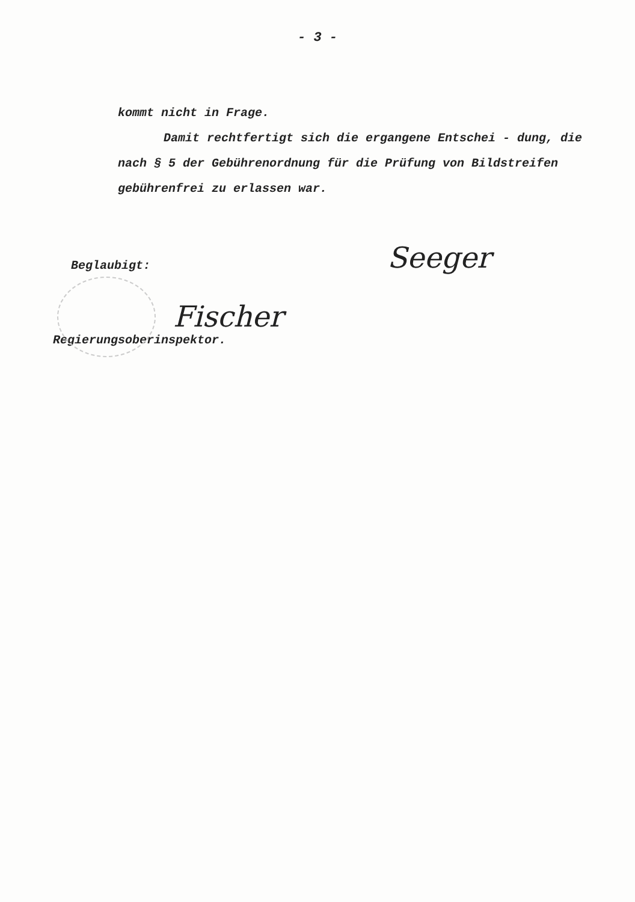- 3 -
kommt nicht in Frage.
Damit rechtfertigt sich die ergangene Entschei - dung, die nach § 5 der Gebührenordnung für die Prüfung von Bildstreifen gebührenfrei zu erlassen war.
Beglaubigt:
Fischer
Regierungsoberinspektor.
Seeger